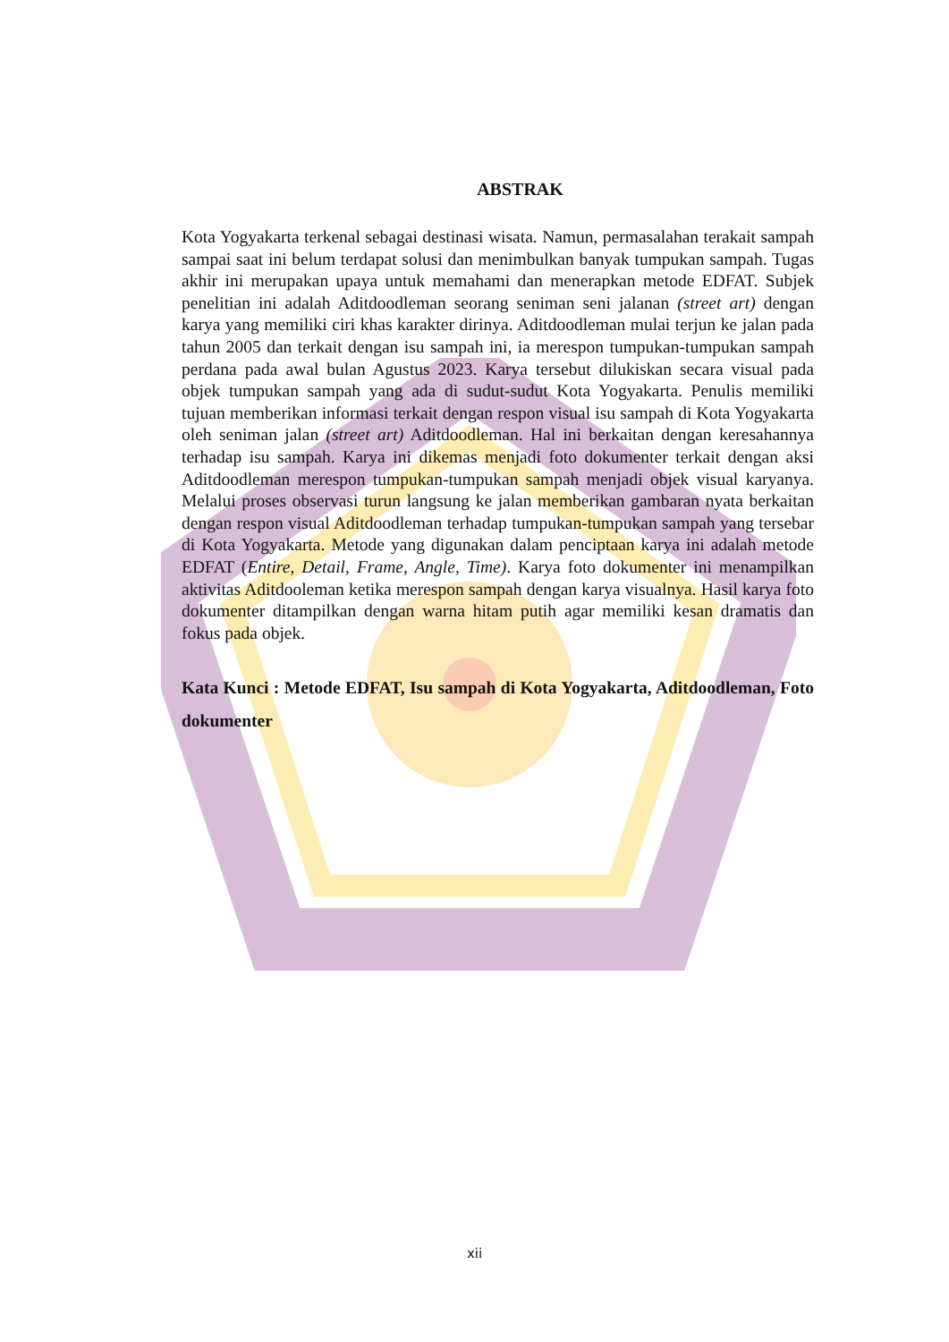ABSTRAK
Kota Yogyakarta terkenal sebagai destinasi wisata. Namun, permasalahan terakait sampah sampai saat ini belum terdapat solusi dan menimbulkan banyak tumpukan sampah. Tugas akhir ini merupakan upaya untuk memahami dan menerapkan metode EDFAT. Subjek penelitian ini adalah Aditdoodleman seorang seniman seni jalanan (street art) dengan karya yang memiliki ciri khas karakter dirinya. Aditdoodleman mulai terjun ke jalan pada tahun 2005 dan terkait dengan isu sampah ini, ia merespon tumpukan-tumpukan sampah perdana pada awal bulan Agustus 2023. Karya tersebut dilukiskan secara visual pada objek tumpukan sampah yang ada di sudut-sudut Kota Yogyakarta. Penulis memiliki tujuan memberikan informasi terkait dengan respon visual isu sampah di Kota Yogyakarta oleh seniman jalan (street art) Aditdoodleman. Hal ini berkaitan dengan keresahannya terhadap isu sampah. Karya ini dikemas menjadi foto dokumenter terkait dengan aksi Aditdoodleman merespon tumpukan-tumpukan sampah menjadi objek visual karyanya. Melalui proses observasi turun langsung ke jalan memberikan gambaran nyata berkaitan dengan respon visual Aditdoodleman terhadap tumpukan-tumpukan sampah yang tersebar di Kota Yogyakarta. Metode yang digunakan dalam penciptaan karya ini adalah metode EDFAT (Entire, Detail, Frame, Angle, Time). Karya foto dokumenter ini menampilkan aktivitas Aditdooleman ketika merespon sampah dengan karya visualnya. Hasil karya foto dokumenter ditampilkan dengan warna hitam putih agar memiliki kesan dramatis dan fokus pada objek.
Kata Kunci : Metode EDFAT, Isu sampah di Kota Yogyakarta, Aditdoodleman, Foto dokumenter
xii